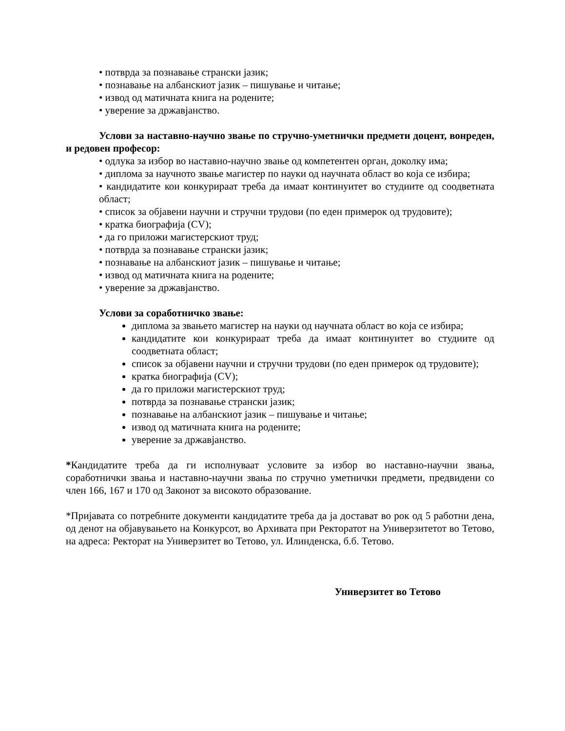• потврда за познавање странски јазик;
• познавање на албанскиот јазик – пишување и читање;
• извод од матичната книга на родените;
• уверение за државјанство.
Услови за наставно-научно звање по стручно-уметнички предмети доцент, вонреден, и редовен професор:
• одлука за избор во наставно-научно звање од компетентен орган, доколку има;
• диплома за научното звање магистер по науки од научната област во која се избира;
• кандидатите кои конкурираат треба да имаат континуитет во студиите од соодветната област;
• список за објавени научни и стручни трудови (по еден примерок од трудовите);
• кратка биографија (CV);
• да го приложи магистерскиот труд;
• потврда за познавање странски јазик;
• познавање на албанскиот јазик – пишување и читање;
• извод од матичната книга на родените;
• уверение за државјанство.
Услови за соработничко звање:
диплома за звањето магистер на науки од научната област во која се избира;
кандидатите кои конкурираат треба да имаат континуитет во студиите од соодветната област;
список за објавени научни и стручни трудови (по еден примерок од трудовите);
кратка биографија (CV);
да го приложи магистерскиот труд;
потврда за познавање странски јазик;
познавање на албанскиот јазик – пишување и читање;
извод од матичната книга на родените;
уверение за државјанство.
*Кандидатите треба да ги исполнуваат условите за избор во наставно-научни звања, соработнички звања и наставно-научни звања по стручно уметнички предмети, предвидени со член 166, 167 и 170 од Законот за високото образование.
*Пријавата со потребните документи кандидатите треба да ја достават во рок од 5 работни дена, од денот на објавувањето на Конкурсот, во Архивата при Ректоратот на Универзитетот во Тетово, на адреса: Ректорат на Универзитет во Тетово, ул. Илинденска, б.б. Тетово.
Универзитет во Тетово